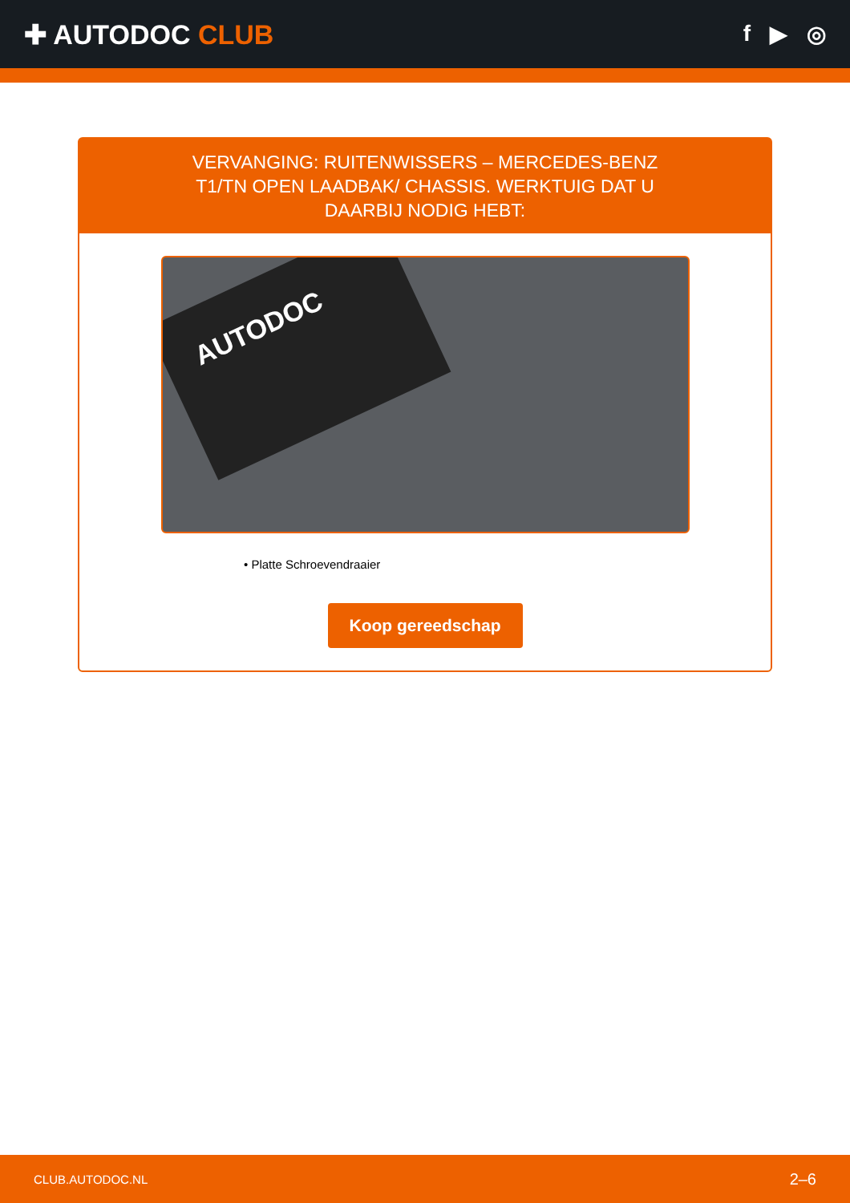✚ AUTODOC CLUB
f ▶ ◎
VERVANGING: RUITENWISSERS – MERCEDES-BENZ T1/TN OPEN LAADBAK/ CHASSIS. WERKTUIG DAT U DAARBIJ NODIG HEBT:
AUTODOC
• Platte Schroevendraaier
Koop gereedschap
CLUB.AUTODOC.NL 2–6